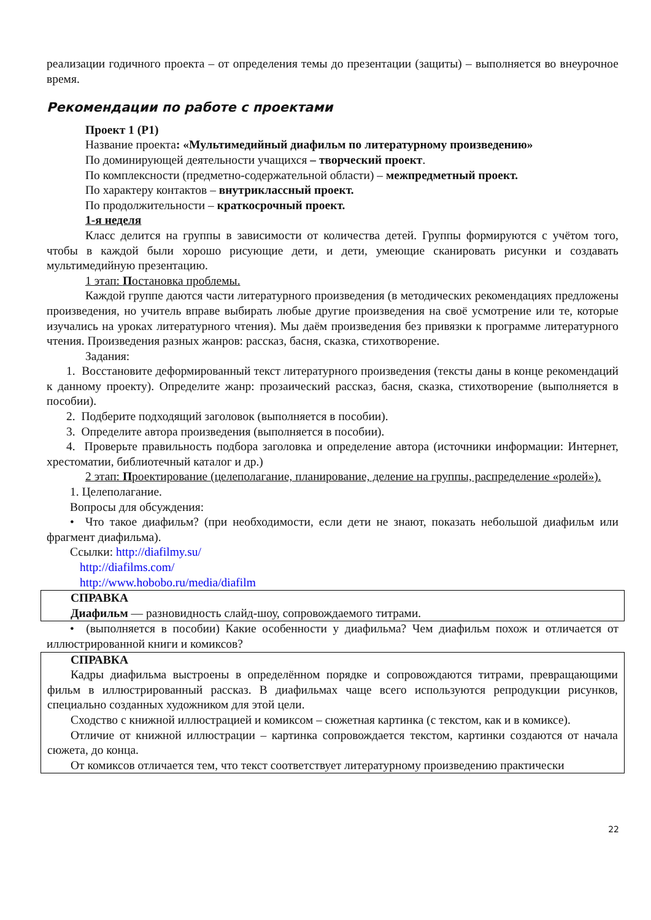реализации годичного проекта – от определения темы до презентации (защиты) – выполняется во внеурочное время.
Рекомендации по работе с проектами
Проект 1 (Р1)
Название проекта: «Мультимедийный диафильм по литературному произведению»
По доминирующей деятельности учащихся – творческий проект.
По комплексности (предметно-содержательной области) – межпредметный проект.
По характеру контактов – внутриклассный проект.
По продолжительности – краткосрочный проект.
1-я неделя
Класс делится на группы в зависимости от количества детей. Группы формируются с учётом того, чтобы в каждой были хорошо рисующие дети, и дети, умеющие сканировать рисунки и создавать мультимедийную презентацию.
1 этап: Постановка проблемы.
Каждой группе даются части литературного произведения (в методических рекомендациях предложены произведения, но учитель вправе выбирать любые другие произведения на своё усмотрение или те, которые изучались на уроках литературного чтения). Мы даём произведения без привязки к программе литературного чтения. Произведения разных жанров: рассказ, басня, сказка, стихотворение.
Задания:
1. Восстановите деформированный текст литературного произведения (тексты даны в конце рекомендаций к данному проекту). Определите жанр: прозаический рассказ, басня, сказка, стихотворение (выполняется в пособии).
2. Подберите подходящий заголовок (выполняется в пособии).
3. Определите автора произведения (выполняется в пособии).
4. Проверьте правильность подбора заголовка и определение автора (источники информации: Интернет, хрестоматии, библиотечный каталог и др.)
2 этап: Проектирование (целеполагание, планирование, деление на группы, распределение «ролей»).
1. Целеполагание.
Вопросы для обсуждения:
• Что такое диафильм? (при необходимости, если дети не знают, показать небольшой диафильм или фрагмент диафильма).
Ссылки: http://diafilmy.su/
http://diafilms.com/
http://www.hobobo.ru/media/diafilm
СПРАВКА
Диафильм — разновидность слайд-шоу, сопровождаемого титрами.
• (выполняется в пособии) Какие особенности у диафильма? Чем диафильм похож и отличается от иллюстрированной книги и комиксов?
СПРАВКА
Кадры диафильма выстроены в определённом порядке и сопровождаются титрами, превращающими фильм в иллюстрированный рассказ. В диафильмах чаще всего используются репродукции рисунков, специально созданных художником для этой цели.
Сходство с книжной иллюстрацией и комиксом – сюжетная картинка (с текстом, как и в комиксе).
Отличие от книжной иллюстрации – картинка сопровождается текстом, картинки создаются от начала сюжета, до конца.
От комиксов отличается тем, что текст соответствует литературному произведению практически
22